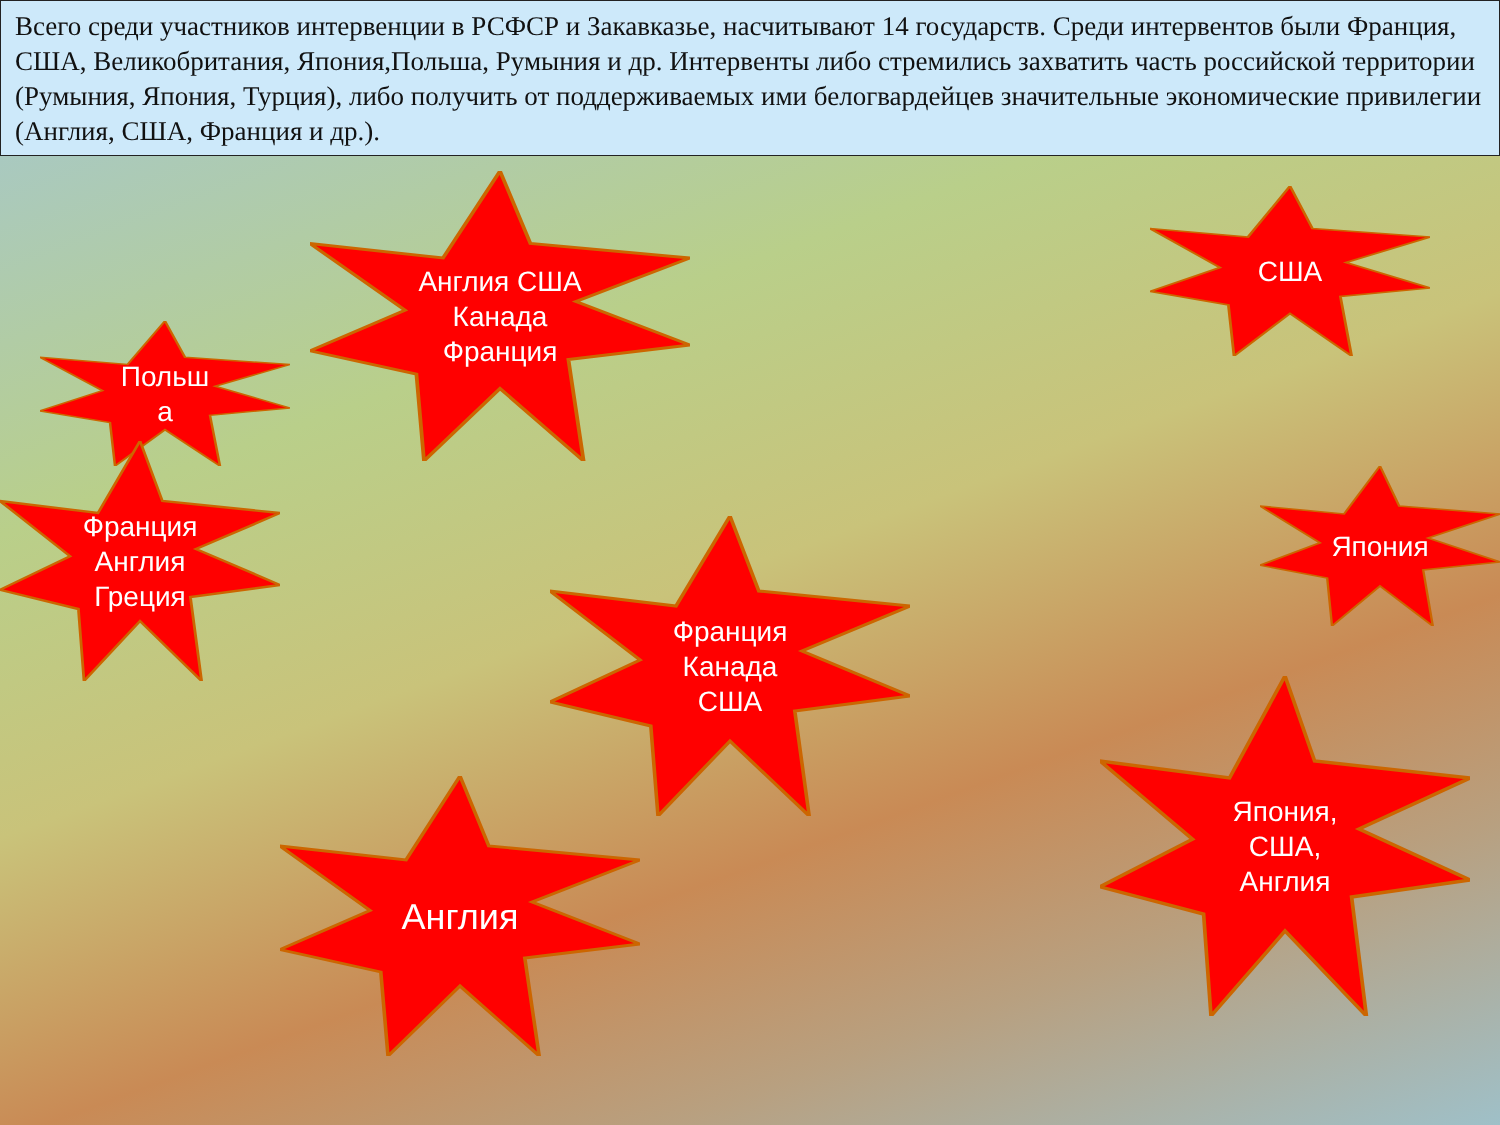Всего среди участников интервенции в РСФСР и Закавказье, насчитывают 14 государств. Среди интервентов были Франция, США, Великобритания, Япония,Польша, Румыния и др. Интервенты либо стремились захватить часть российской территории (Румыния, Япония, Турция), либо получить от поддерживаемых ими белогвардейцев значительные экономические привилегии (Англия, США, Франция и др.).
Англия США
Канада
Франция
США
Польш
а
Франция
Англия
Греция
Япония
Франция
Канада
США
Англия
Япония,
США,
Англия